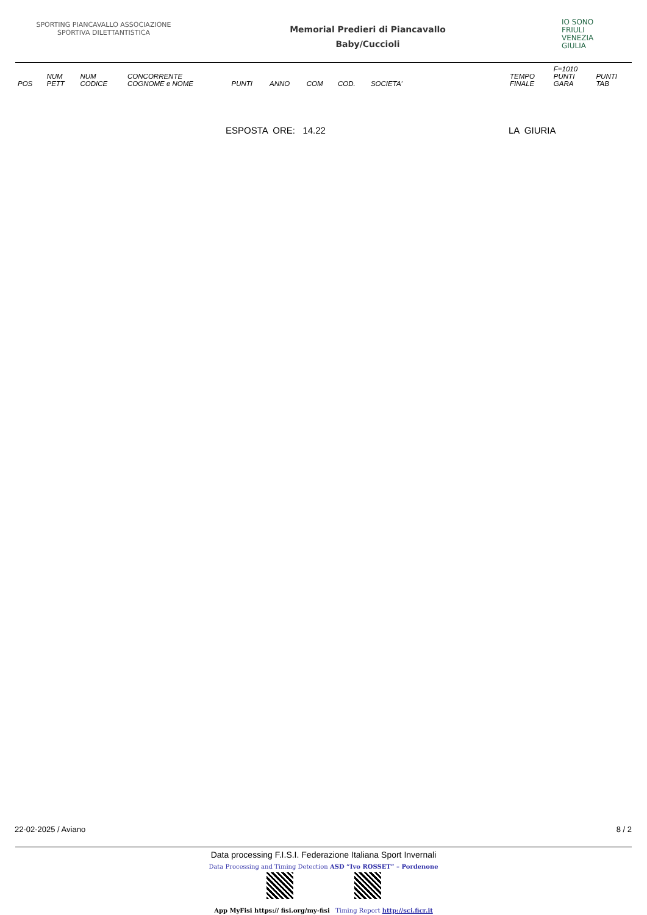SPORTING PIANCAVALLO ASSOCIAZIONE SPORTIVA DILETTANTISTICA
Memorial Predieri di Piancavallo
Baby/Cuccioli
IO SONO
FRIULI
VENEZIA
GIULIA
| | | | | | | | | | | F=1010 | |
| --- | --- | --- | --- | --- | --- | --- | --- | --- | --- | --- | --- |
| POS | NUM PETT | NUM CODICE | CONCORRENTE COGNOME e NOME | PUNTI | ANNO | COM | COD. | SOCIETA' | TEMPO FINALE | PUNTI GARA | PUNTI TAB |
ESPOSTA ORE: 14.22 LA GIURIA
22-02-2025 / Aviano 8 / 2
Data processing F.I.S.I. Federazione Italiana Sport Invernali
Data Processing and Timing Detection ASD “Ivo ROSSET” – Pordenone
App MyFisi https:// fisi.org/my-fisi Timing Report http://sci.ficr.it